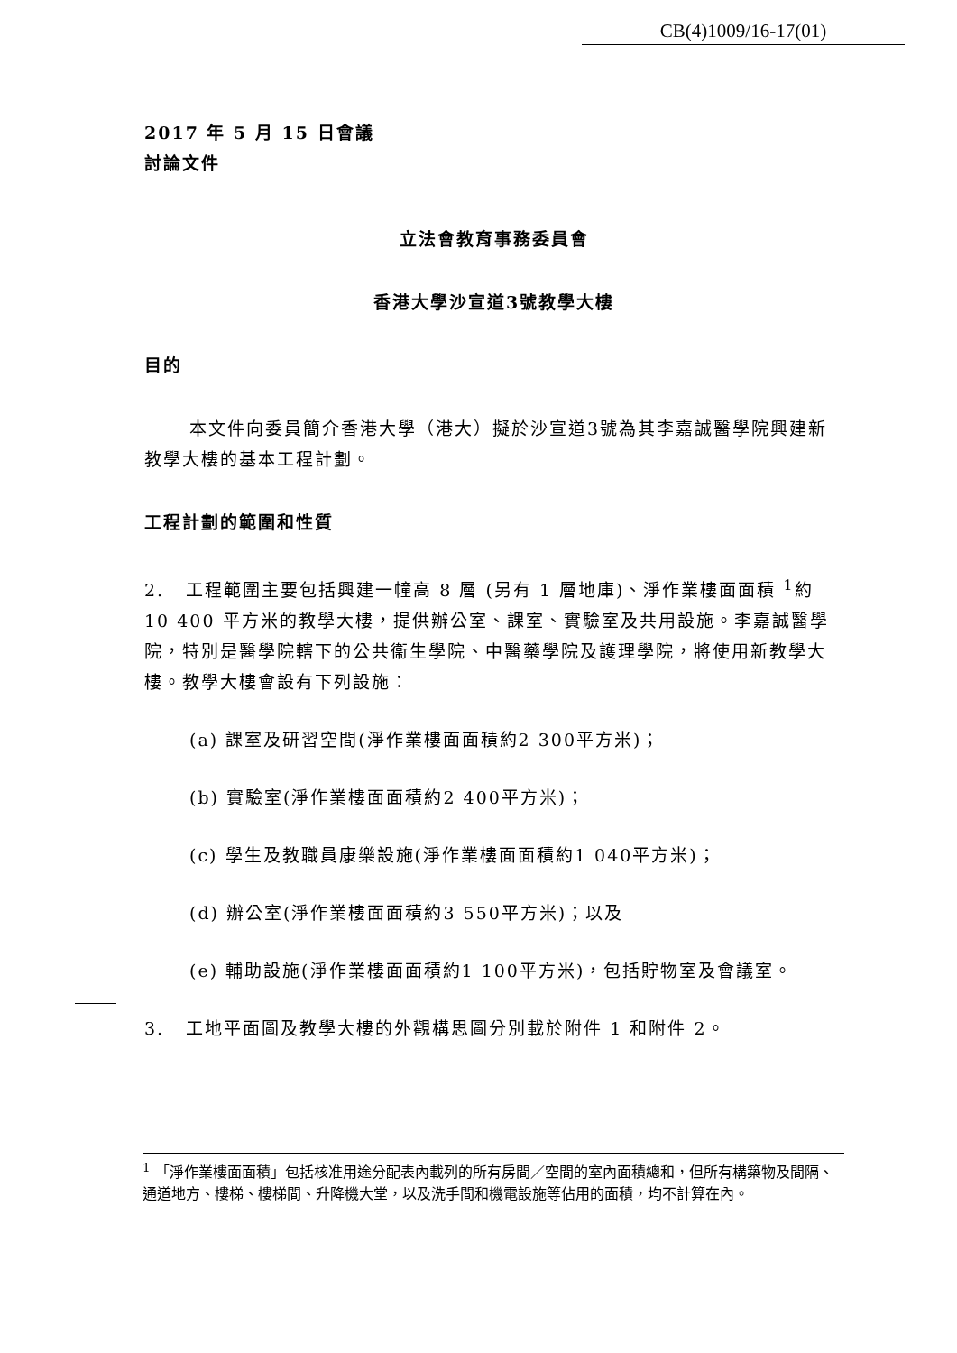CB(4)1009/16-17(01)
2017 年 5 月 15 日會議
討論文件
立法會教育事務委員會
香港大學沙宣道3號教學大樓
目的
本文件向委員簡介香港大學（港大）擬於沙宣道3號為其李嘉誠醫學院興建新教學大樓的基本工程計劃。
工程計劃的範圍和性質
2. 工程範圍主要包括興建一幢高 8 層 (另有 1 層地庫)、淨作業樓面面積 <sup>1</sup>約 10 400 平方米的教學大樓，提供辦公室、課室、實驗室及共用設施。李嘉誠醫學院，特別是醫學院轄下的公共衞生學院、中醫藥學院及護理學院，將使用新教學大樓。教學大樓會設有下列設施：
(a) 課室及研習空間(淨作業樓面面積約2 300平方米)；
(b) 實驗室(淨作業樓面面積約2 400平方米)；
(c) 學生及教職員康樂設施(淨作業樓面面積約1 040平方米)；
(d) 辦公室(淨作業樓面面積約3 550平方米)；以及
(e) 輔助設施(淨作業樓面面積約1 100平方米)，包括貯物室及會議室。
3. 工地平面圖及教學大樓的外觀構思圖分別載於附件 1 和附件 2。
<sup>1</sup> 「淨作業樓面面積」包括核准用途分配表內載列的所有房間／空間的室內面積總和，但所有構築物及間隔、通道地方、樓梯、樓梯間、升降機大堂，以及洗手間和機電設施等佔用的面積，均不計算在內。